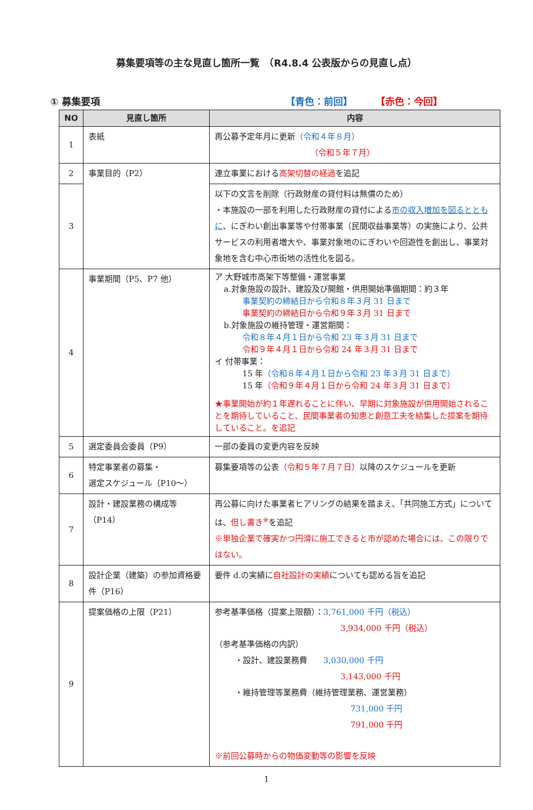募集要項等の主な見直し箇所一覧　（R4.8.4 公表版からの見直し点）
① 募集要項 【青色：前回】 【赤色：今回】
| NO | 見直し箇所 | 内容 |
| --- | --- | --- |
| 1 | 表紙 | 再公募予定年月に更新 （令和４年８月） （令和５年７月） |
| 2 | 事業目的（P2） | 連立事業における 高架切替の経過 を追記 |
| 3 | | 以下の文言を削除（行政財産の貸付料は無償のため） ・本施設の一部を利用した行政財産の貸付による 市の収入増加を図るとともに 、にぎわい創出事業等や付帯事業（民間収益事業等）の実施により、公共サービスの利用者増大や、事業対象地のにぎわいや回遊性を創出し、事業対象地を含む中心市街地の活性化を図る。 |
| 4 | 事業期間（P5、P7 他） | ア 大野城市高架下等整備・運営事業 a.対象施設の設計、建設及び開館・供用開始準備期間：約３年 事業契約の締結日から令和８年３月 31 日まで 事業契約の締結日から令和９年３月 31 日まで b.対象施設の維持管理・運営期間： 令和８年４月１日から令和 23 年３月 31 日まで 令和９年４月１日から令和 24 年３月 31 日まで イ 付帯事業： 15 年 （令和８年４月１日から令和 23 年３月 31 日まで） 15 年 （令和９年４月１日から令和 24 年３月 31 日まで） ★事業開始が約１年遅れることに伴い、早期に対象施設が供用開始されることを期待していること、民間事業者の知恵と創意工夫を結集した提案を期待していること。を追記 |
| 5 | 選定委員会委員（P9） | 一部の委員の変更内容を反映 |
| 6 | 特定事業者の募集・ 選定スケジュール（P10～） | 募集要項等の公表 （令和５年７月７日） 以降のスケジュールを更新 |
| 7 | 設計・建設業務の構成等 （P14） | 再公募に向けた事業者ヒアリングの結果を踏まえ、「共同施工方式」については、 但し書き<sup>※</sup> を追記 ※単独企業で確実かつ円滑に施工できると市が認めた場合には、この限りではない。 |
| 8 | 設計企業（建築）の参加資格要件（P16） | 要件 d.の実績に 自社設計の実績 についても認める旨を追記 |
| 9 | 提案価格の上限（P21） | 参考基準価格（提案上限額）： 3,761,000 千円（税込） 3,934,000 千円（税込） （参考基準価格の内訳） ・設計、建設業務費 3,030,000 千円 3,143,000 千円 ・維持管理等業務費（維持管理業務、運営業務） 731,000 千円 791,000 千円 ※前回公募時からの物価変動等の影響を反映 |
1